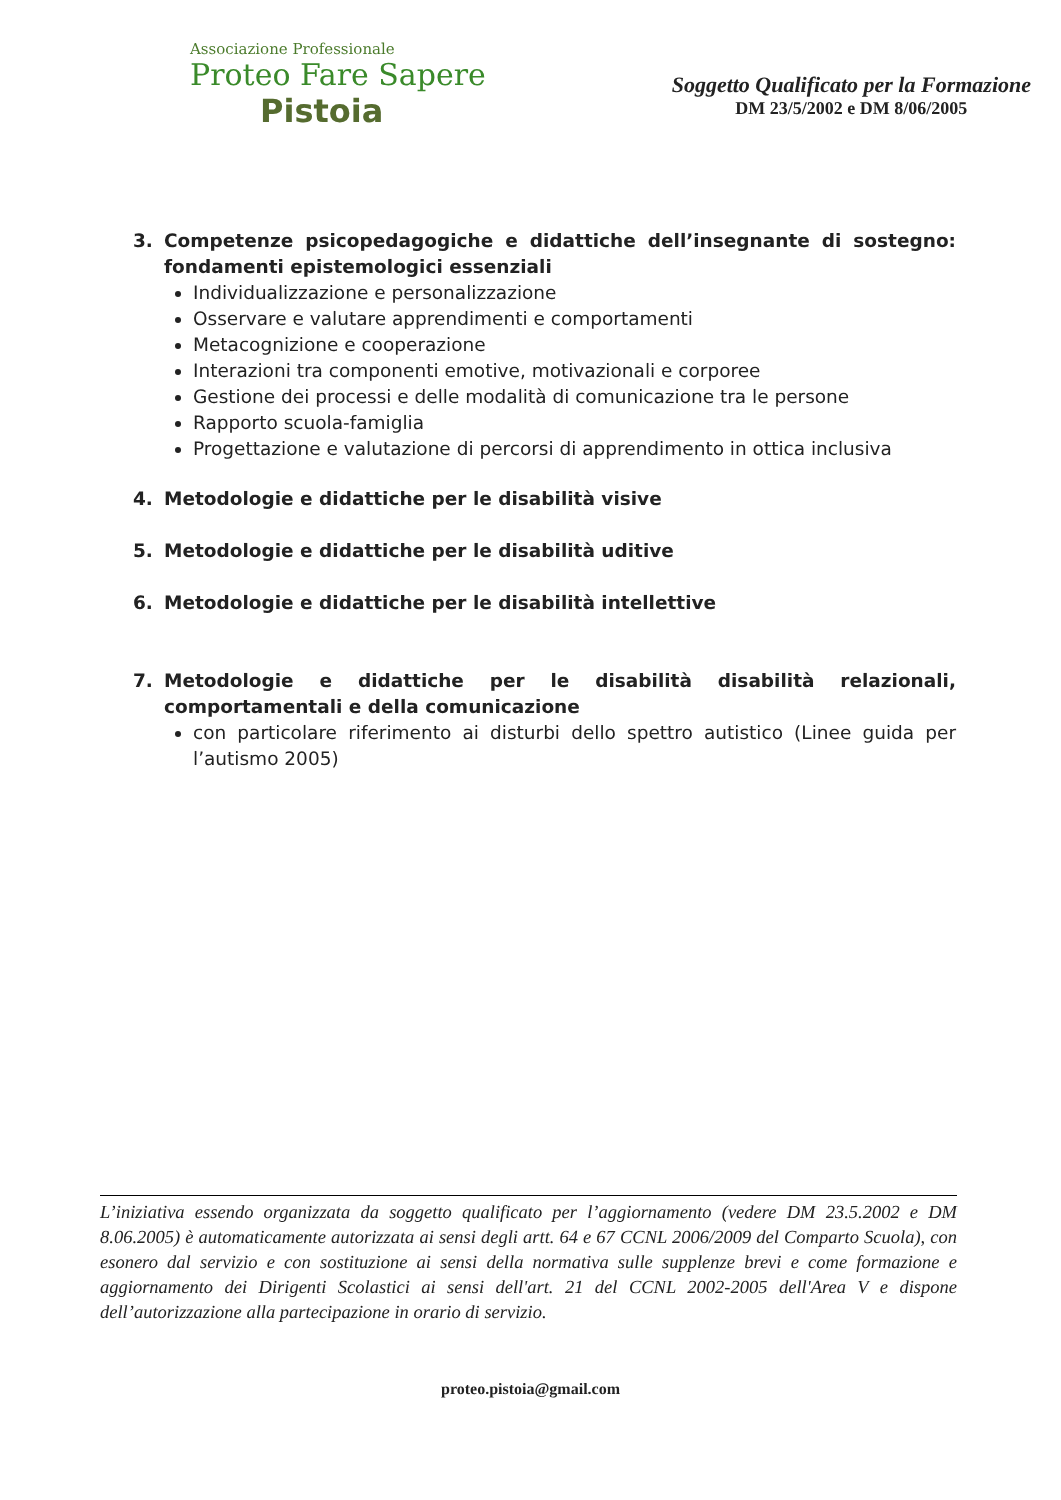Associazione Professionale
Proteo Fare Sapere
Pistoia
Soggetto Qualificato per la Formazione
DM 23/5/2002 e DM 8/06/2005
3. Competenze psicopedagogiche e didattiche dell’insegnante di sostegno: fondamenti epistemologici essenziali
Individualizzazione e personalizzazione
Osservare e valutare apprendimenti e comportamenti
Metacognizione e cooperazione
Interazioni tra componenti emotive, motivazionali e corporee
Gestione dei processi e delle modalità di comunicazione tra le persone
Rapporto scuola-famiglia
Progettazione e valutazione di percorsi di apprendimento in ottica inclusiva
4. Metodologie e didattiche per le disabilità visive
5. Metodologie e didattiche per le disabilità uditive
6. Metodologie e didattiche per le disabilità intellettive
7. Metodologie e didattiche per le disabilità disabilità relazionali, comportamentali e della comunicazione
con particolare riferimento ai disturbi dello spettro autistico (Linee guida per l’autismo 2005)
L’iniziativa essendo organizzata da soggetto qualificato per l’aggiornamento (vedere DM 23.5.2002 e DM 8.06.2005) è automaticamente autorizzata ai sensi degli artt. 64 e 67 CCNL 2006/2009 del Comparto Scuola), con esonero dal servizio e con sostituzione ai sensi della normativa sulle supplenze brevi e come formazione e aggiornamento dei Dirigenti Scolastici ai sensi dell'art. 21 del CCNL 2002-2005 dell'Area V e dispone dell’autorizzazione alla partecipazione in orario di servizio.
proteo.pistoia@gmail.com